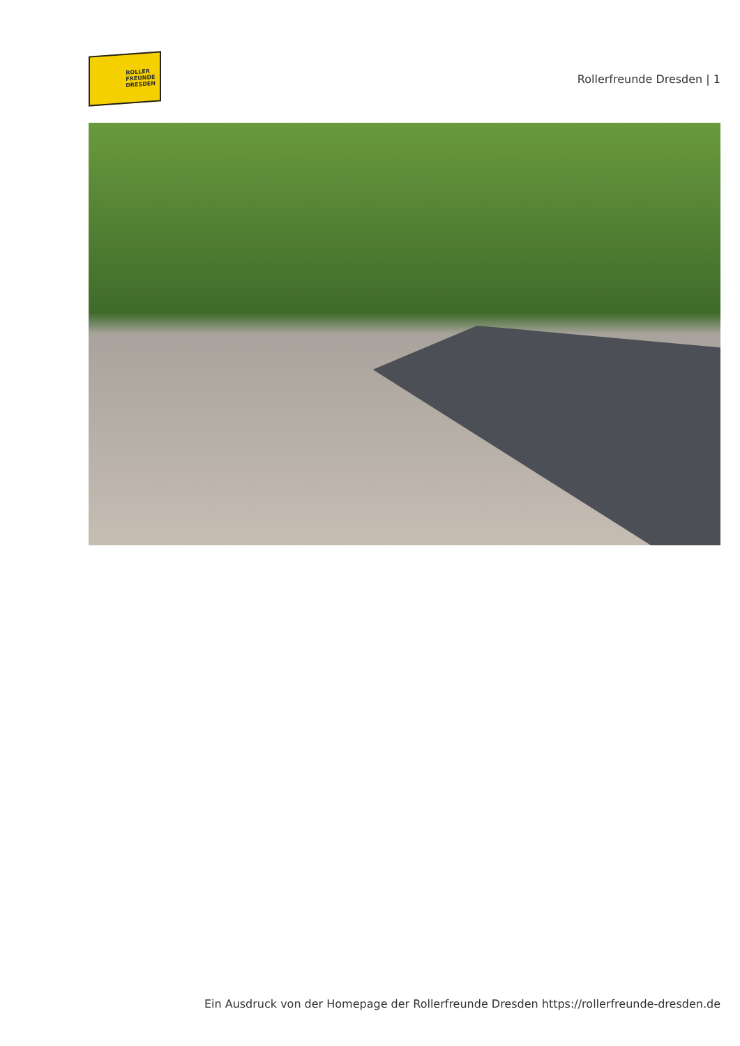ROLLER
FREUNDE
DRESDEN
Rollerfreunde Dresden | 1
Ein Ausdruck von der Homepage der Rollerfreunde Dresden https://rollerfreunde-dresden.de